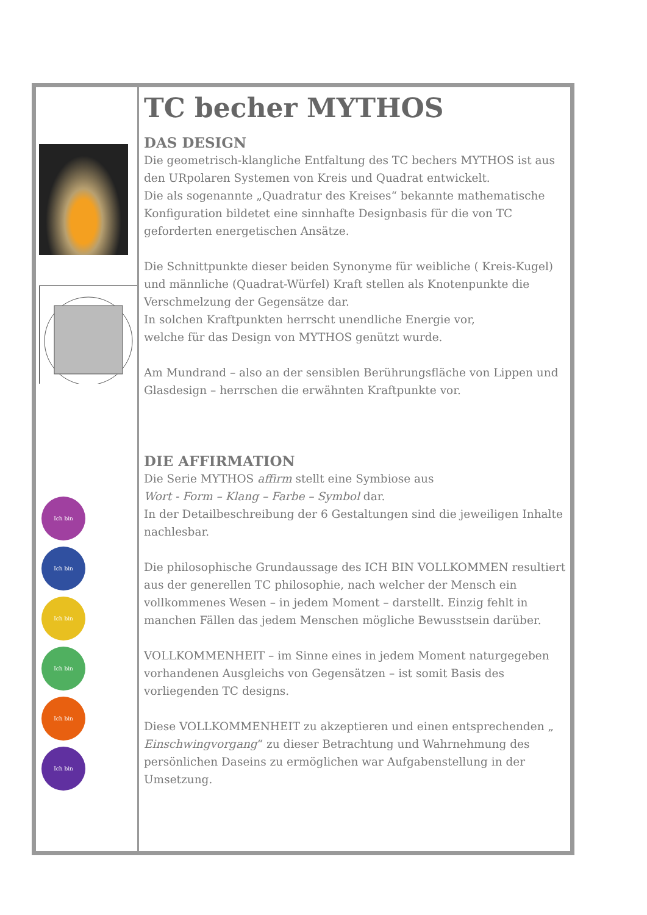Ich bin
Ich bin
Ich bin
Ich bin
Ich bin
Ich bin
TC becher MYTHOS
DAS DESIGN
Die geometrisch-klangliche Entfaltung des TC bechers MYTHOS ist aus den URpolaren Systemen von Kreis und Quadrat entwickelt.
Die als sogenannte „Quadratur des Kreises“ bekannte mathematische Konfiguration bildetet eine sinnhafte Designbasis für die von TC geforderten energetischen Ansätze.
Die Schnittpunkte dieser beiden Synonyme für weibliche ( Kreis-Kugel) und männliche (Quadrat-Würfel) Kraft stellen als Knotenpunkte die Verschmelzung der Gegensätze dar.
In solchen Kraftpunkten herrscht unendliche Energie vor,
welche für das Design von MYTHOS genützt wurde.
Am Mundrand – also an der sensiblen Berührungsfläche von Lippen und Glasdesign – herrschen die erwähnten Kraftpunkte vor.
DIE AFFIRMATION
Die Serie MYTHOS affirm stellt eine Symbiose aus
Wort - Form – Klang – Farbe – Symbol dar.
In der Detailbeschreibung der 6 Gestaltungen sind die jeweiligen Inhalte nachlesbar.
Die philosophische Grundaussage des ICH BIN VOLLKOMMEN resultiert aus der generellen TC philosophie, nach welcher der Mensch ein vollkommenes Wesen – in jedem Moment – darstellt. Einzig fehlt in manchen Fällen das jedem Menschen mögliche Bewusstsein darüber.
VOLLKOMMENHEIT – im Sinne eines in jedem Moment naturgegeben vorhandenen Ausgleichs von Gegensätzen – ist somit Basis des vorliegenden TC designs.
Diese VOLLKOMMENHEIT zu akzeptieren und einen entsprechenden „ Einschwingvorgang“ zu dieser Betrachtung und Wahrnehmung des persönlichen Daseins zu ermöglichen war Aufgabenstellung in der Umsetzung.